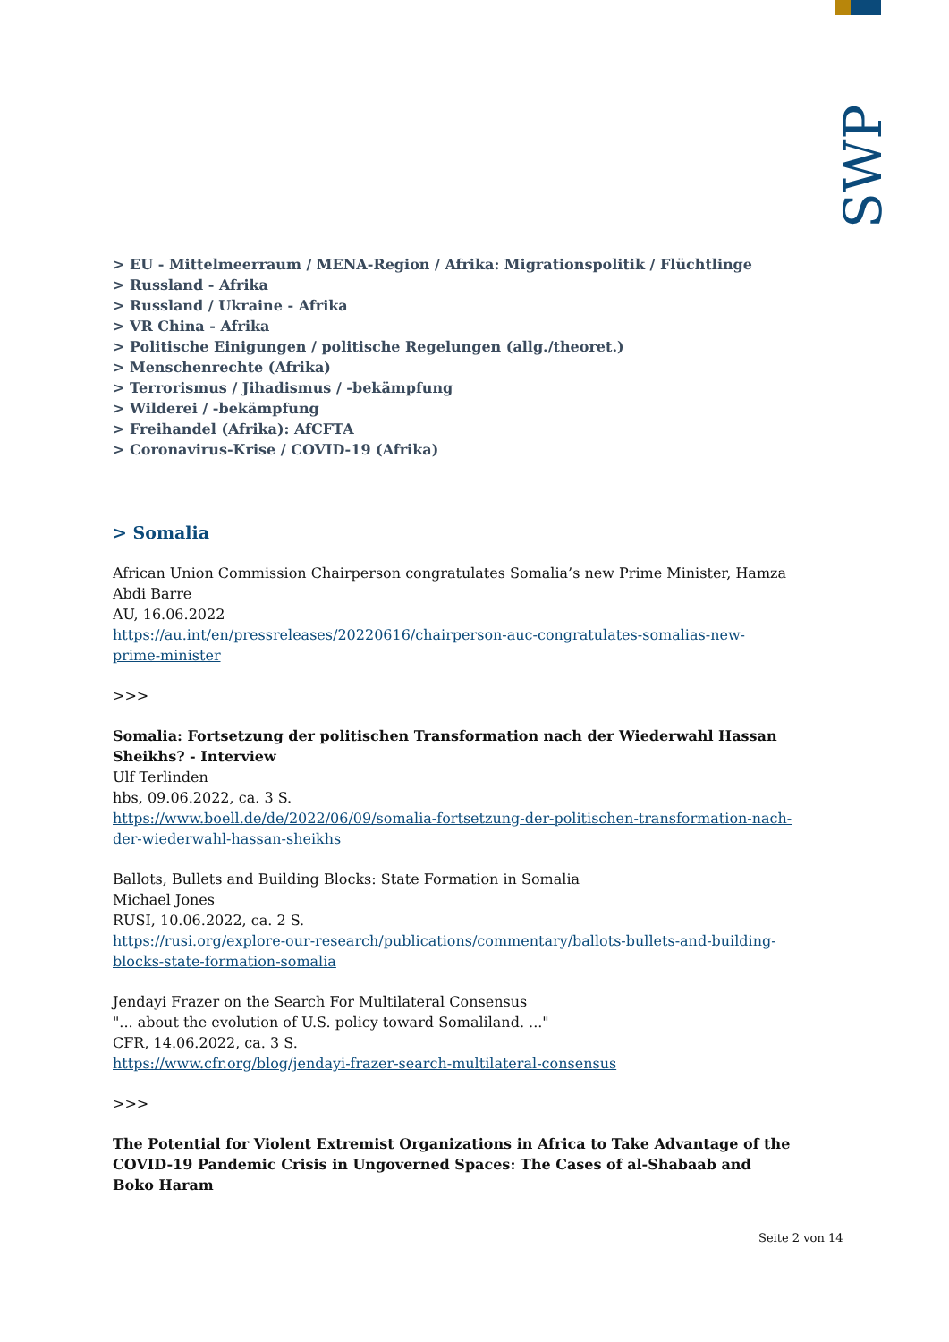SWP
> EU - Mittelmeerraum / MENA-Region / Afrika: Migrationspolitik / Flüchtlinge
> Russland - Afrika
> Russland / Ukraine - Afrika
> VR China - Afrika
> Politische Einigungen / politische Regelungen (allg./theoret.)
> Menschenrechte (Afrika)
> Terrorismus / Jihadismus / -bekämpfung
> Wilderei / -bekämpfung
> Freihandel (Afrika): AfCFTA
> Coronavirus-Krise / COVID-19 (Afrika)
> Somalia
African Union Commission Chairperson congratulates Somalia’s new Prime Minister, Hamza Abdi Barre
AU, 16.06.2022
https://au.int/en/pressreleases/20220616/chairperson-auc-congratulates-somalias-new-prime-minister
>>>
Somalia: Fortsetzung der politischen Transformation nach der Wiederwahl Hassan Sheikhs? - Interview
Ulf Terlinden
hbs, 09.06.2022, ca. 3 S.
https://www.boell.de/de/2022/06/09/somalia-fortsetzung-der-politischen-transformation-nach-der-wiederwahl-hassan-sheikhs
Ballots, Bullets and Building Blocks: State Formation in Somalia
Michael Jones
RUSI, 10.06.2022, ca. 2 S.
https://rusi.org/explore-our-research/publications/commentary/ballots-bullets-and-building-blocks-state-formation-somalia
Jendayi Frazer on the Search For Multilateral Consensus
"... about the evolution of U.S. policy toward Somaliland. ..."
CFR, 14.06.2022, ca. 3 S.
https://www.cfr.org/blog/jendayi-frazer-search-multilateral-consensus
>>>
The Potential for Violent Extremist Organizations in Africa to Take Advantage of the COVID-19 Pandemic Crisis in Ungoverned Spaces: The Cases of al-Shabaab and Boko Haram
Seite 2 von 14